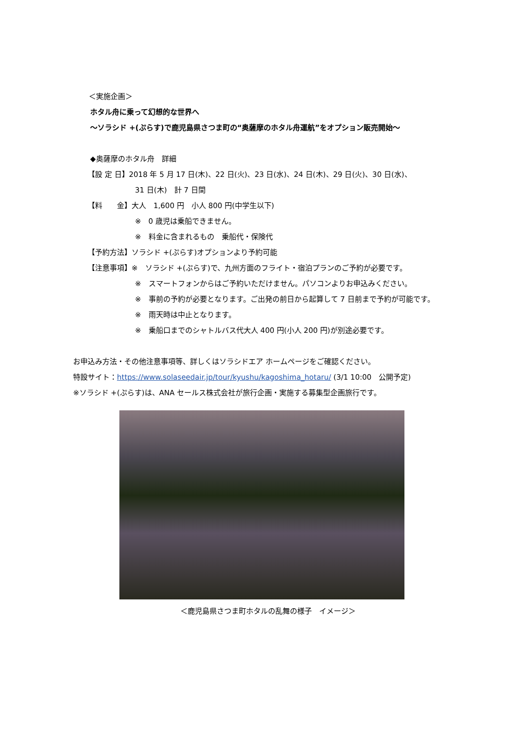＜実施企画＞
ホタル舟に乗って幻想的な世界へ
～ソラシド +(ぷらす)で鹿児島県さつま町の“奥薩摩のホタル舟運航”をオプション販売開始～
◆奥薩摩のホタル舟　詳細
【設 定 日】2018 年 5 月 17 日(木)、22 日(火)、23 日(水)、24 日(木)、29 日(火)、30 日(水)、
31 日(木)　計 7 日間
【料　　金】大人　1,600 円　小人 800 円(中学生以下)
※　0 歳児は乗船できません。
※　料金に含まれるもの　乗船代・保険代
【予約方法】ソラシド +(ぷらす)オプションより予約可能
【注意事項】※　ソラシド +(ぷらす)で、九州方面のフライト・宿泊プランのご予約が必要です。
※　スマートフォンからはご予約いただけません。パソコンよりお申込みください。
※　事前の予約が必要となります。ご出発の前日から起算して 7 日前まで予約が可能です。
※　雨天時は中止となります。
※　乗船口までのシャトルバス代大人 400 円(小人 200 円)が別途必要です。
お申込み方法・その他注意事項等、詳しくはソラシドエア ホームページをご確認ください。
特設サイト：https://www.solaseedair.jp/tour/kyushu/kagoshima_hotaru/ (3/1 10:00　公開予定)
※ソラシド +(ぷらす)は、ANA セールス株式会社が旅行企画・実施する募集型企画旅行です。
＜鹿児島県さつま町ホタルの乱舞の様子　イメージ＞